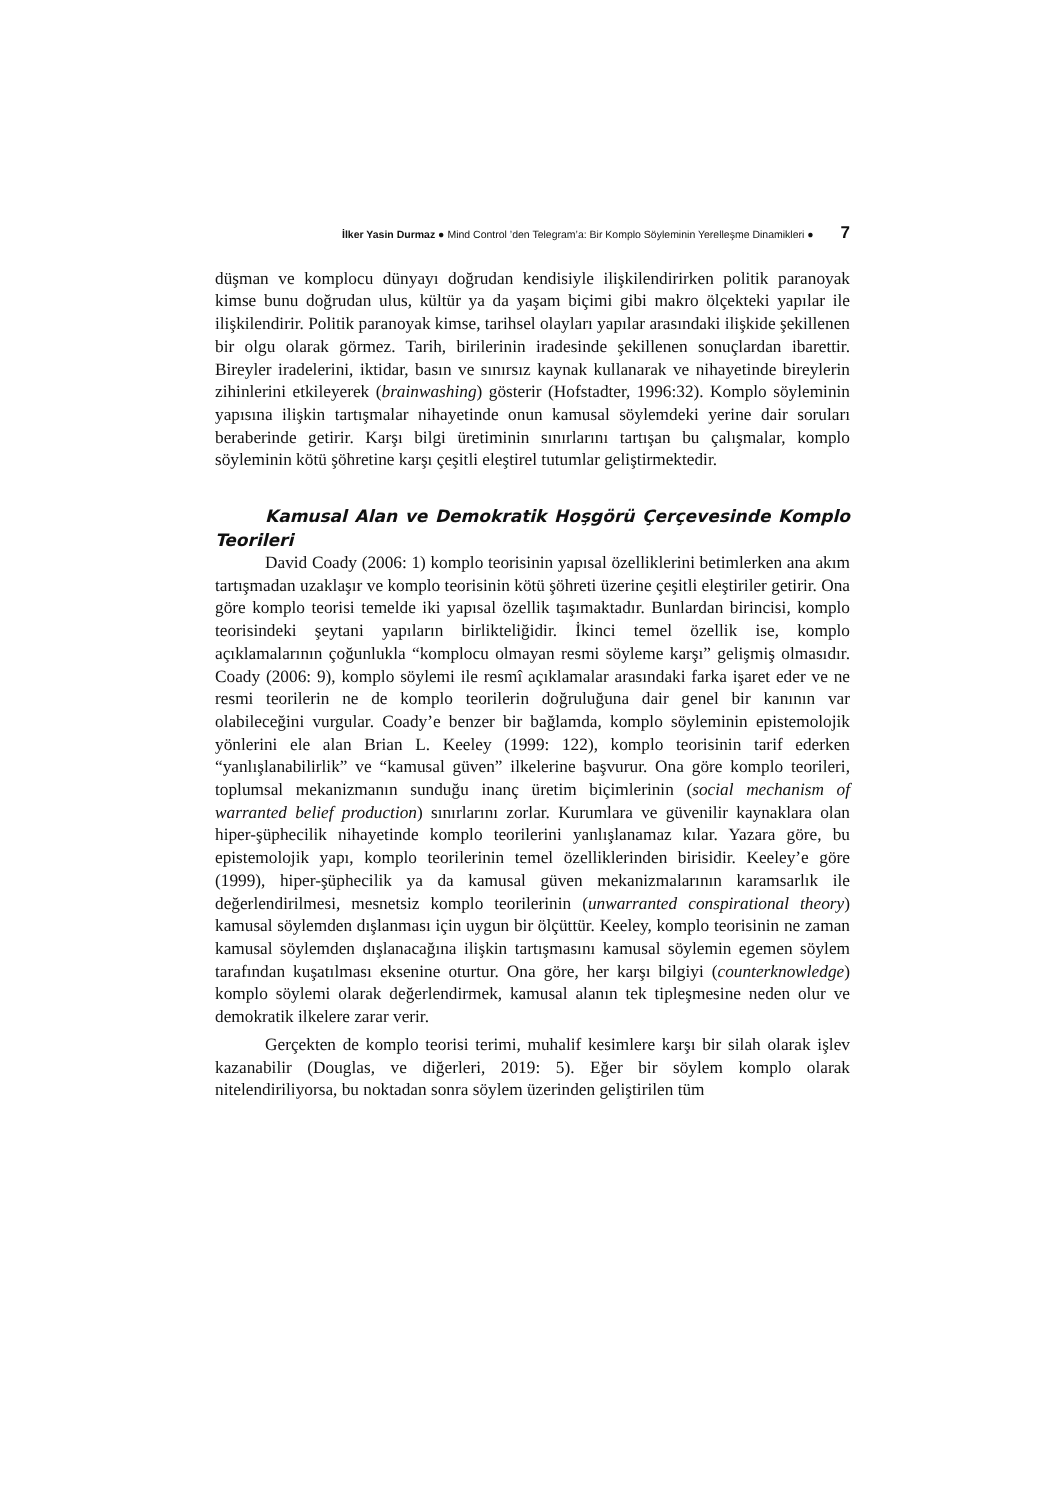İlker Yasin Durmaz ● Mind Control ’den Telegram’a: Bir Komplo Söyleminin Yerelleşme Dinamikleri ● 7
düşman ve komplocu dünyayı doğrudan kendisiyle ilişkilendirirken politik paranoyak kimse bunu doğrudan ulus, kültür ya da yaşam biçimi gibi makro ölçekteki yapılar ile ilişkilendirir. Politik paranoyak kimse, tarihsel olayları yapılar arasındaki ilişkide şekillenen bir olgu olarak görmez. Tarih, birilerinin iradesinde şekillenen sonuçlardan ibarettir. Bireyler iradelerini, iktidar, basın ve sınırsız kaynak kullanarak ve nihayetinde bireylerin zihinlerini etkileyerek (brainwashing) gösterir (Hofstadter, 1996:32). Komplo söyleminin yapısına ilişkin tartışmalar nihayetinde onun kamusal söylemdeki yerine dair soruları beraberinde getirir. Karşı bilgi üretiminin sınırlarını tartışan bu çalışmalar, komplo söyleminin kötü şöhretine karşı çeşitli eleştirel tutumlar geliştirmektedir.
Kamusal Alan ve Demokratik Hoşgörü Çerçevesinde Komplo Teorileri
David Coady (2006: 1) komplo teorisinin yapısal özelliklerini betimlerken ana akım tartışmadan uzaklaşır ve komplo teorisinin kötü şöhreti üzerine çeşitli eleştiriler getirir. Ona göre komplo teorisi temelde iki yapısal özellik taşımaktadır. Bunlardan birincisi, komplo teorisindeki şeytani yapıların birlikteliğidir. İkinci temel özellik ise, komplo açıklamalarının çoğunlukla “komplocu olmayan resmi söyleme karşı” gelişmiş olmasıdır. Coady (2006: 9), komplo söylemi ile resmî açıklamalar arasındaki farka işaret eder ve ne resmi teorilerin ne de komplo teorilerin doğruluğuna dair genel bir kanının var olabileceğini vurgular. Coady’e benzer bir bağlamda, komplo söyleminin epistemolojik yönlerini ele alan Brian L. Keeley (1999: 122), komplo teorisinin tarif ederken “yanlışlanabilirlik” ve “kamusal güven” ilkelerine başvurur. Ona göre komplo teorileri, toplumsal mekanizmanın sunduğu inanç üretim biçimlerinin (social mechanism of warranted belief production) sınırlarını zorlar. Kurumlara ve güvenilir kaynaklara olan hiper-şüphecilik nihayetinde komplo teorilerini yanlışlanamaz kılar. Yazara göre, bu epistemolojik yapı, komplo teorilerinin temel özelliklerinden birisidir. Keeley’e göre (1999), hiper-şüphecilik ya da kamusal güven mekanizmalarının karamsarlık ile değerlendirilmesi, mesnetsiz komplo teorilerinin (unwarranted conspirational theory) kamusal söylemden dışlanması için uygun bir ölçüttür. Keeley, komplo teorisinin ne zaman kamusal söylemden dışlanacağına ilişkin tartışmasını kamusal söylemin egemen söylem tarafından kuşatılması eksenine oturtur. Ona göre, her karşı bilgiyi (counterknowledge) komplo söylemi olarak değerlendirmek, kamusal alanın tek tipleşmesine neden olur ve demokratik ilkelere zarar verir.
Gerçekten de komplo teorisi terimi, muhalif kesimlere karşı bir silah olarak işlev kazanabilir (Douglas, ve diğerleri, 2019: 5). Eğer bir söylem komplo olarak nitelendiriliyorsa, bu noktadan sonra söylem üzerinden geliştirilen tüm